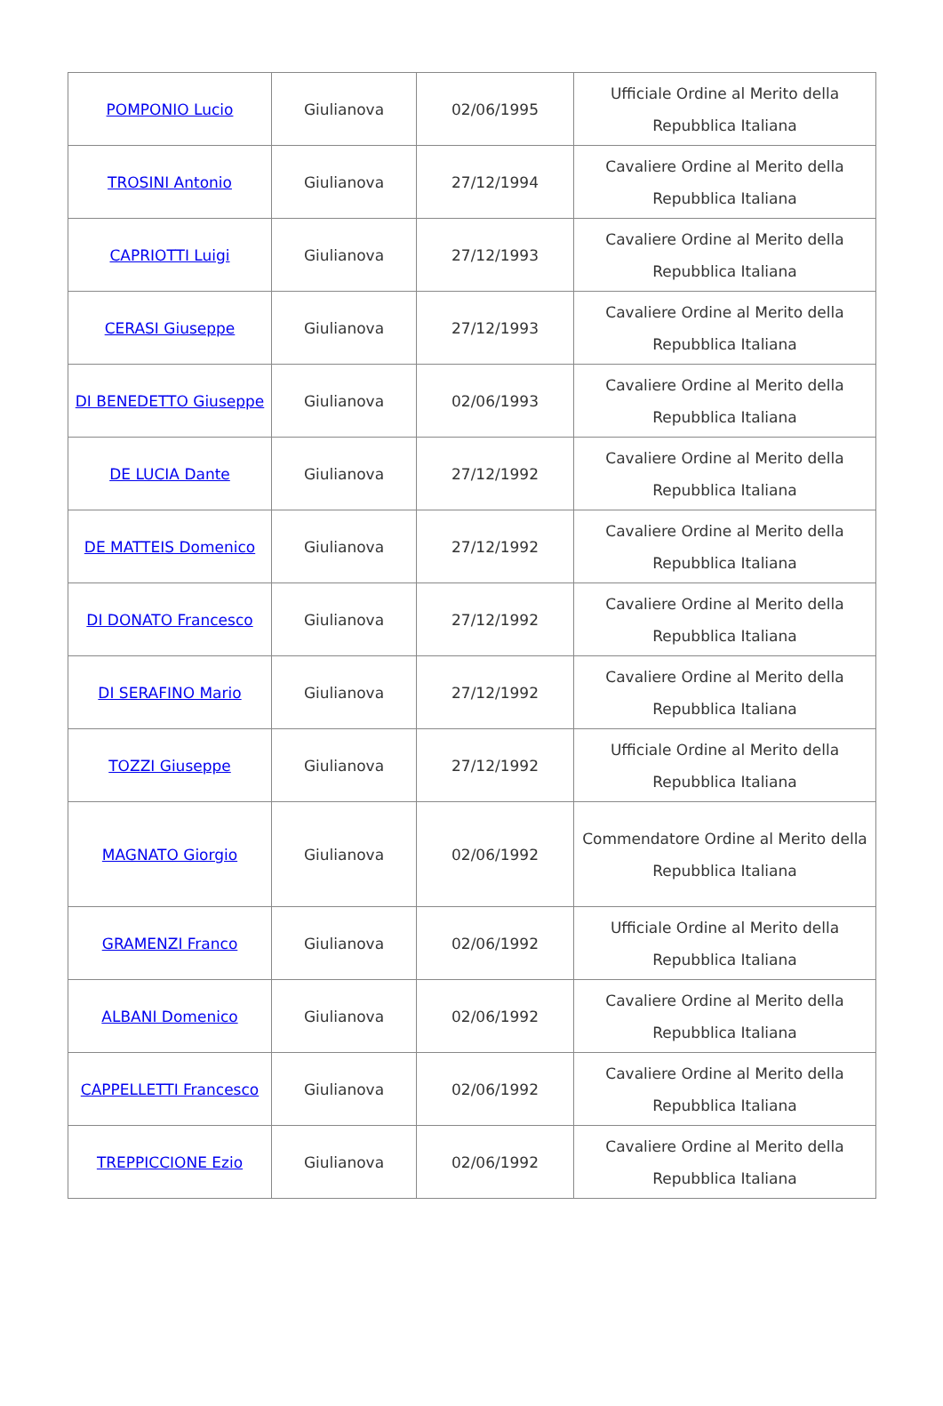| POMPONIO Lucio | Giulianova | 02/06/1995 | Ufficiale Ordine al Merito della Repubblica Italiana |
| TROSINI Antonio | Giulianova | 27/12/1994 | Cavaliere Ordine al Merito della Repubblica Italiana |
| CAPRIOTTI Luigi | Giulianova | 27/12/1993 | Cavaliere Ordine al Merito della Repubblica Italiana |
| CERASI Giuseppe | Giulianova | 27/12/1993 | Cavaliere Ordine al Merito della Repubblica Italiana |
| DI BENEDETTO Giuseppe | Giulianova | 02/06/1993 | Cavaliere Ordine al Merito della Repubblica Italiana |
| DE LUCIA Dante | Giulianova | 27/12/1992 | Cavaliere Ordine al Merito della Repubblica Italiana |
| DE MATTEIS Domenico | Giulianova | 27/12/1992 | Cavaliere Ordine al Merito della Repubblica Italiana |
| DI DONATO Francesco | Giulianova | 27/12/1992 | Cavaliere Ordine al Merito della Repubblica Italiana |
| DI SERAFINO Mario | Giulianova | 27/12/1992 | Cavaliere Ordine al Merito della Repubblica Italiana |
| TOZZI Giuseppe | Giulianova | 27/12/1992 | Ufficiale Ordine al Merito della Repubblica Italiana |
| MAGNATO Giorgio | Giulianova | 02/06/1992 | Commendatore Ordine al Merito della Repubblica Italiana |
| GRAMENZI Franco | Giulianova | 02/06/1992 | Ufficiale Ordine al Merito della Repubblica Italiana |
| ALBANI Domenico | Giulianova | 02/06/1992 | Cavaliere Ordine al Merito della Repubblica Italiana |
| CAPPELLETTI Francesco | Giulianova | 02/06/1992 | Cavaliere Ordine al Merito della Repubblica Italiana |
| TREPPICCIONE Ezio | Giulianova | 02/06/1992 | Cavaliere Ordine al Merito della Repubblica Italiana |